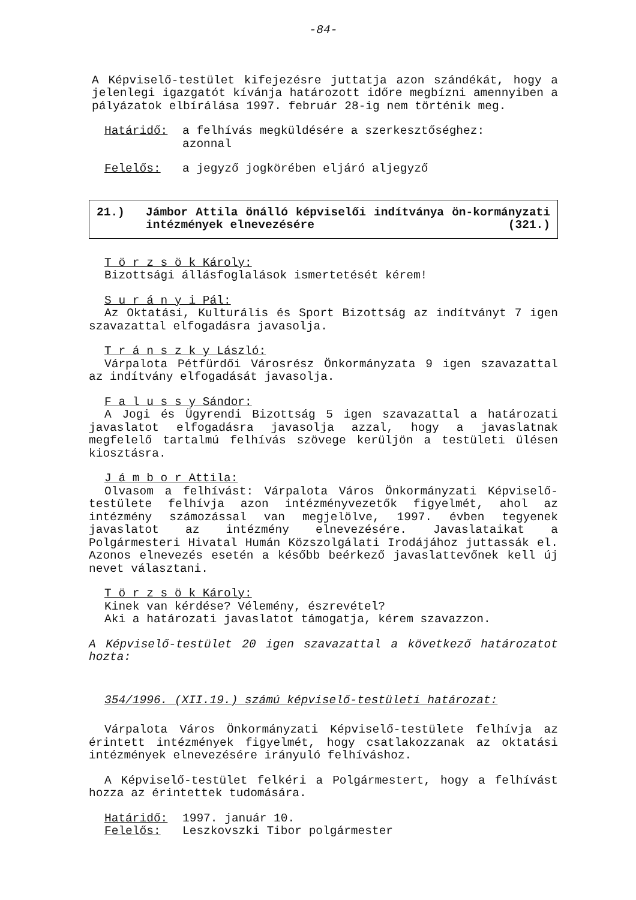-84-
A Képviselő-testület kifejezésre juttatja azon szándékát, hogy a jelenlegi igazgatót kívánja határozott időre megbízni amennyiben a pályázatok elbírálása 1997. február 28-ig nem történik meg.
Határidő: a felhívás megküldésére a szerkesztőséghez:
azonnal
Felelős: a jegyző jogkörében eljáró aljegyző
21.) Jámbor Attila önálló képviselői indítványa ön-kormányzati intézmények elnevezésére (321.)
T ö r z s ö k Károly:
Bizottsági állásfoglalások ismertetését kérem!
S u r á n y i Pál:
Az Oktatási, Kulturális és Sport Bizottság az indítványt 7 igen szavazattal elfogadásra javasolja.
T r á n s z k y László:
Várpalota Pétfürdői Városrész Önkormányzata 9 igen szavazattal az indítvány elfogadását javasolja.
F a l u s s y Sándor:
A Jogi és Ügyrendi Bizottság 5 igen szavazattal a határozati javaslatot elfogadásra javasolja azzal, hogy a javaslatnak megfelelő tartalmú felhívás szövege kerüljön a testületi ülésen kiosztásra.
J á m b o r Attila:
Olvasom a felhívást: Várpalota Város Önkormányzati Képviselő-testülete felhívja azon intézményvezetők figyelmét, ahol az intézmény számozással van megjelölve, 1997. évben tegyenek javaslatot az intézmény elnevezésére. Javaslataikat a Polgármesteri Hivatal Humán Közszolgálati Irodájához juttassák el. Azonos elnevezés esetén a később beérkező javaslattevőnek kell új nevet választani.
T ö r z s ö k Károly:
Kinek van kérdése? Vélemény, észrevétel?
Aki a határozati javaslatot támogatja, kérem szavazzon.
A Képviselő-testület 20 igen szavazattal a következő határozatot hozta:
354/1996. (XII.19.) számú képviselő-testületi határozat:
Várpalota Város Önkormányzati Képviselő-testülete felhívja az érintett intézmények figyelmét, hogy csatlakozzanak az oktatási intézmények elnevezésére irányuló felhíváshoz.
A Képviselő-testület felkéri a Polgármestert, hogy a felhívást hozza az érintettek tudomására.
Határidő: 1997. január 10.
Felelős: Leszkovszki Tibor polgármester